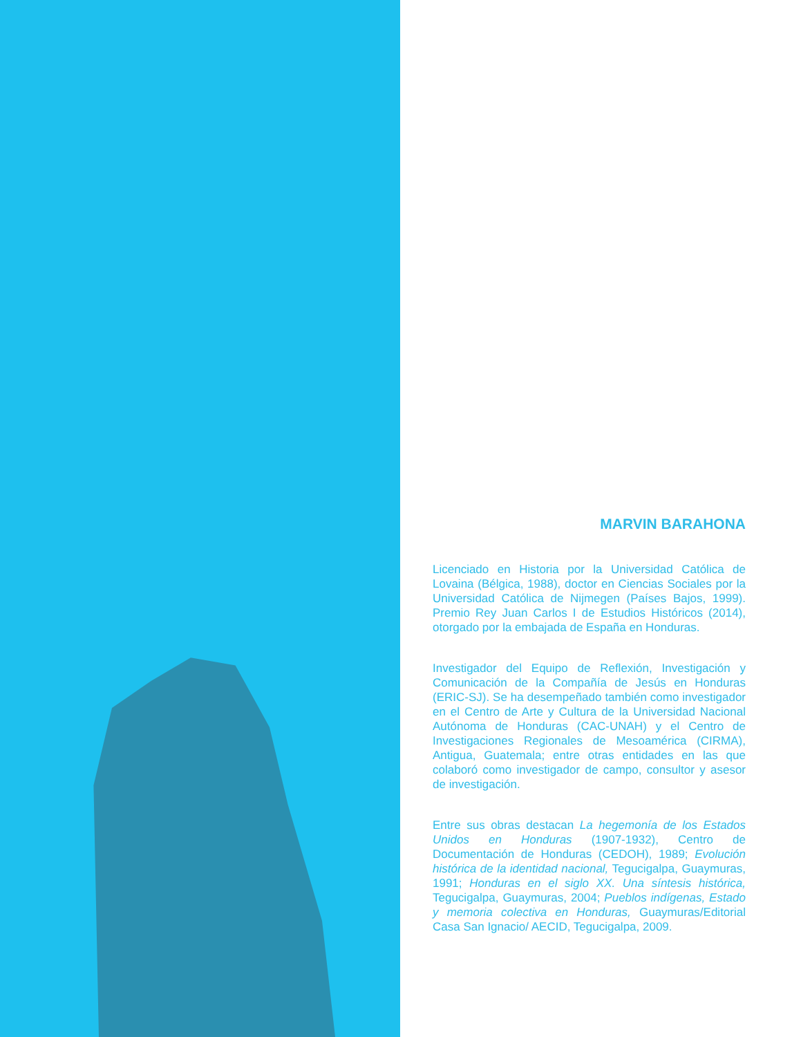MARVIN BARAHONA
Licenciado en Historia por la Universidad Católica de Lovaina (Bélgica, 1988), doctor en Ciencias Sociales por la Universidad Católica de Nijmegen (Países Bajos, 1999). Premio Rey Juan Carlos I de Estudios Históricos (2014), otorgado por la embajada de España en Honduras.
Investigador del Equipo de Reflexión, Investigación y Comunicación de la Compañía de Jesús en Honduras (ERIC-SJ). Se ha desempeñado también como investigador en el Centro de Arte y Cultura de la Universidad Nacional Autónoma de Honduras (CAC-UNAH) y el Centro de Investigaciones Regionales de Mesoamérica (CIRMA), Antigua, Guatemala; entre otras entidades en las que colaboró como investigador de campo, consultor y asesor de investigación.
Entre sus obras destacan La hegemonía de los Estados Unidos en Honduras (1907-1932), Centro de Documentación de Honduras (CEDOH), 1989; Evolución histórica de la identidad nacional, Tegucigalpa, Guaymuras, 1991; Honduras en el siglo XX. Una síntesis histórica, Tegucigalpa, Guaymuras, 2004; Pueblos indígenas, Estado y memoria colectiva en Honduras, Guaymuras/Editorial Casa San Ignacio/ AECID, Tegucigalpa, 2009.